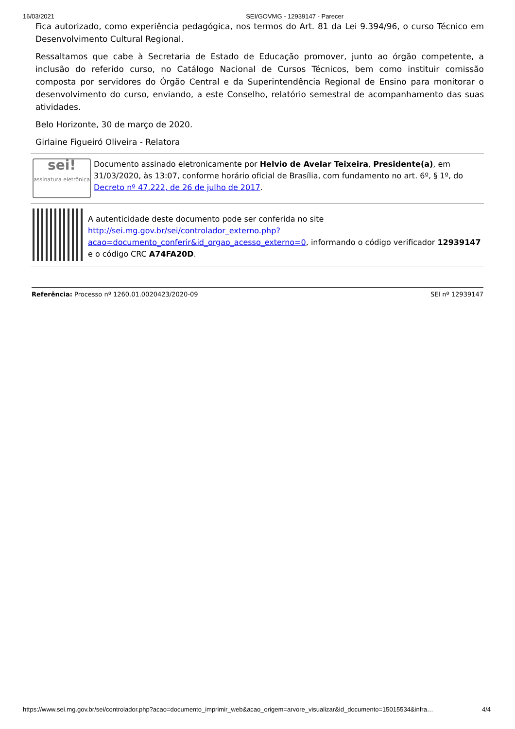16/03/2021 SEI/GOVMG - 12939147 - Parecer
Fica autorizado, como experiência pedagógica, nos termos do Art. 81 da Lei 9.394/96, o curso Técnico em Desenvolvimento Cultural Regional.
Ressaltamos que cabe à Secretaria de Estado de Educação promover, junto ao órgão competente, a inclusão do referido curso, no Catálogo Nacional de Cursos Técnicos, bem como instituir comissão composta por servidores do Órgão Central e da Superintendência Regional de Ensino para monitorar o desenvolvimento do curso, enviando, a este Conselho, relatório semestral de acompanhamento das suas atividades.
Belo Horizonte, 30 de março de 2020.
Girlaine Figueiró Oliveira - Relatora
sei!
assinatura eletrônica
Documento assinado eletronicamente por Helvio de Avelar Teixeira, Presidente(a), em 31/03/2020, às 13:07, conforme horário oficial de Brasília, com fundamento no art. 6º, § 1º, do Decreto nº 47.222, de 26 de julho de 2017.
A autenticidade deste documento pode ser conferida no site http://sei.mg.gov.br/sei/controlador_externo.php?acao=documento_conferir&id_orgao_acesso_externo=0, informando o código verificador 12939147 e o código CRC A74FA20D.
Referência: Processo nº 1260.01.0020423/2020-09 SEI nº 12939147
https://www.sei.mg.gov.br/sei/controlador.php?acao=documento_imprimir_web&acao_origem=arvore_visualizar&id_documento=15015534&infra… 4/4